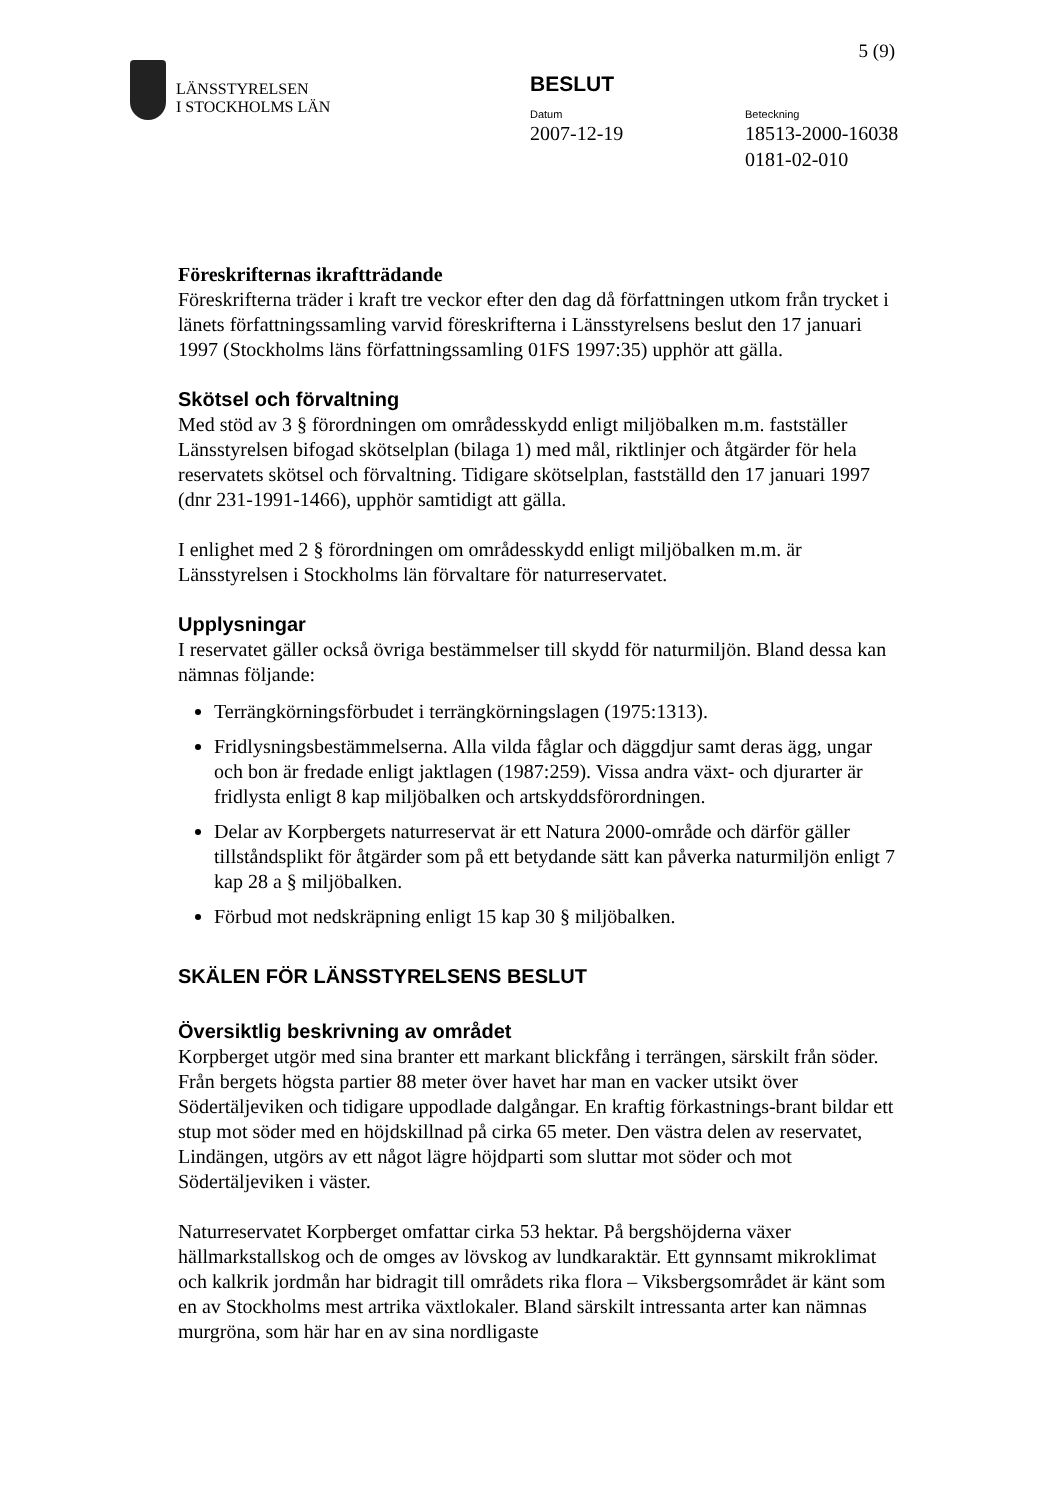LÄNSSTYRELSEN
I STOCKHOLMS LÄN
5 (9)
BESLUT
Datum
2007-12-19
Beteckning
18513-2000-16038
0181-02-010
Föreskrifternas ikraftträdande
Föreskrifterna träder i kraft tre veckor efter den dag då författningen utkom från trycket i länets författningssamling varvid föreskrifterna i Länsstyrelsens beslut den 17 januari 1997 (Stockholms läns författningssamling 01FS 1997:35) upphör att gälla.
Skötsel och förvaltning
Med stöd av 3 § förordningen om områdesskydd enligt miljöbalken m.m. fastställer Länsstyrelsen bifogad skötselplan (bilaga 1) med mål, riktlinjer och åtgärder för hela reservatets skötsel och förvaltning. Tidigare skötselplan, fastställd den 17 januari 1997 (dnr 231-1991-1466), upphör samtidigt att gälla.
I enlighet med 2 § förordningen om områdesskydd enligt miljöbalken m.m. är Länsstyrelsen i Stockholms län förvaltare för naturreservatet.
Upplysningar
I reservatet gäller också övriga bestämmelser till skydd för naturmiljön. Bland dessa kan nämnas följande:
Terrängkörningsförbudet i terrängkörningslagen (1975:1313).
Fridlysningsbestämmelserna. Alla vilda fåglar och däggdjur samt deras ägg, ungar och bon är fredade enligt jaktlagen (1987:259). Vissa andra växt- och djurarter är fridlysta enligt 8 kap miljöbalken och artskyddsförordningen.
Delar av Korpbergets naturreservat är ett Natura 2000-område och därför gäller tillståndsplikt för åtgärder som på ett betydande sätt kan påverka naturmiljön enligt 7 kap 28 a § miljöbalken.
Förbud mot nedskräpning enligt 15 kap 30 § miljöbalken.
SKÄLEN FÖR LÄNSSTYRELSENS BESLUT
Översiktlig beskrivning av området
Korpberget utgör med sina branter ett markant blickfång i terrängen, särskilt från söder. Från bergets högsta partier 88 meter över havet har man en vacker utsikt över Södertäljeviken och tidigare uppodlade dalgångar. En kraftig förkastnings-brant bildar ett stup mot söder med en höjdskillnad på cirka 65 meter. Den västra delen av reservatet, Lindängen, utgörs av ett något lägre höjdparti som sluttar mot söder och mot Södertäljeviken i väster.
Naturreservatet Korpberget omfattar cirka 53 hektar. På bergshöjderna växer hällmarkstallskog och de omges av lövskog av lundkaraktär. Ett gynnsamt mikroklimat och kalkrik jordmån har bidragit till områdets rika flora – Viksbergsområdet är känt som en av Stockholms mest artrika växtlokaler. Bland särskilt intressanta arter kan nämnas murgröna, som här har en av sina nordligaste